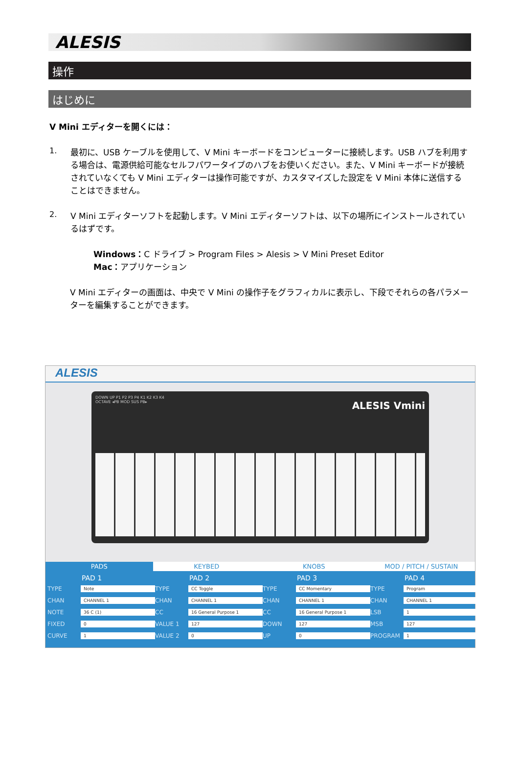ALESIS
操作
はじめに
V Mini エディターを開くには：
1.
最初に、USB ケーブルを使用して、V Mini キーボードをコンピューターに接続します。USB ハブを利用する場合は、電源供給可能なセルフパワータイプのハブをお使いください。また、V Mini キーボードが接続されていなくても V Mini エディターは操作可能ですが、カスタマイズした設定を V Mini 本体に送信することはできません。
2.
V Mini エディターソフトを起動します。V Mini エディターソフトは、以下の場所にインストールされているはずです。
Windows：C ドライブ > Program Files > Alesis > V Mini Preset Editor
Mac：アプリケーション
V Mini エディターの画面は、中央で V Mini の操作子をグラフィカルに表示し、下段でそれらの各パラメーターを編集することができます。
ALESIS
DOWN UP P1 P2 P3 P4 K1 K2 K3 K4
OCTAVE ◂PB MOD SUS PB▸ ALESIS Vmini
PADS KEYBED KNOBS MOD / PITCH / SUSTAIN
PAD 1
TYPE Note
CHAN CHANNEL 1
NOTE 36 C (1)
FIXED 0
CURVE 1
PAD 2
TYPE CC Toggle
CHAN CHANNEL 1
CC 16 General Purpose 1
VALUE 1 127
VALUE 2 0
PAD 3
TYPE CC Momentary
CHAN CHANNEL 1
CC 16 General Purpose 1
DOWN 127
UP 0
PAD 4
TYPE Program
CHAN CHANNEL 1
LSB 1
MSB 127
PROGRAM 1